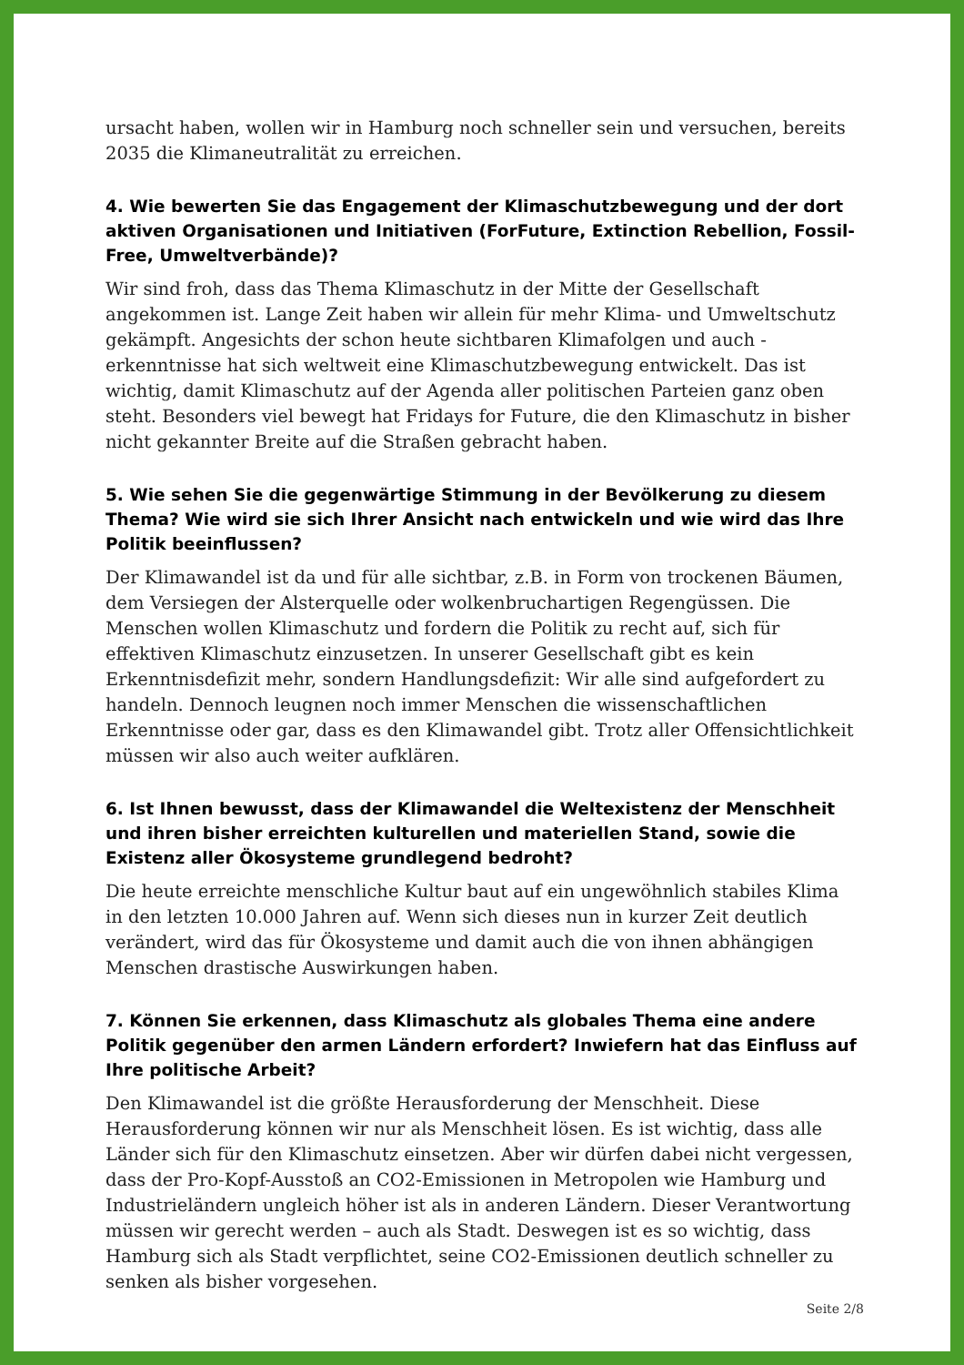ursacht haben, wollen wir in Hamburg noch schneller sein und versuchen, bereits 2035 die Klimaneutralität zu erreichen.
4. Wie bewerten Sie das Engagement der Klimaschutzbewegung und der dort aktiven Organisationen und Initiativen (ForFuture, Extinction Rebellion, Fossil-Free, Umweltverbände)?
Wir sind froh, dass das Thema Klimaschutz in der Mitte der Gesellschaft angekommen ist. Lange Zeit haben wir allein für mehr Klima- und Umweltschutz gekämpft. Angesichts der schon heute sichtbaren Klimafolgen und auch -erkenntnisse hat sich weltweit eine Klimaschutzbewegung entwickelt. Das ist wichtig, damit Klimaschutz auf der Agenda aller politischen Parteien ganz oben steht. Besonders viel bewegt hat Fridays for Future, die den Klimaschutz in bisher nicht gekannter Breite auf die Straßen gebracht haben.
5. Wie sehen Sie die gegenwärtige Stimmung in der Bevölkerung zu diesem Thema? Wie wird sie sich Ihrer Ansicht nach entwickeln und wie wird das Ihre Politik beeinflussen?
Der Klimawandel ist da und für alle sichtbar, z.B. in Form von trockenen Bäumen, dem Versiegen der Alsterquelle oder wolkenbruchartigen Regengüssen. Die Menschen wollen Klimaschutz und fordern die Politik zu recht auf, sich für effektiven Klimaschutz einzusetzen. In unserer Gesellschaft gibt es kein Erkenntnisdefizit mehr, sondern Handlungsdefizit: Wir alle sind aufgefordert zu handeln. Dennoch leugnen noch immer Menschen die wissenschaftlichen Erkenntnisse oder gar, dass es den Klimawandel gibt. Trotz aller Offensichtlichkeit müssen wir also auch weiter aufklären.
6. Ist Ihnen bewusst, dass der Klimawandel die Weltexistenz der Menschheit und ihren bisher erreichten kulturellen und materiellen Stand, sowie die Existenz aller Ökosysteme grundlegend bedroht?
Die heute erreichte menschliche Kultur baut auf ein ungewöhnlich stabiles Klima in den letzten 10.000 Jahren auf. Wenn sich dieses nun in kurzer Zeit deutlich verändert, wird das für Ökosysteme und damit auch die von ihnen abhängigen Menschen drastische Auswirkungen haben.
7. Können Sie erkennen, dass Klimaschutz als globales Thema eine andere Politik gegenüber den armen Ländern erfordert? Inwiefern hat das Einfluss auf Ihre politische Arbeit?
Den Klimawandel ist die größte Herausforderung der Menschheit. Diese Herausforderung können wir nur als Menschheit lösen. Es ist wichtig, dass alle Länder sich für den Klimaschutz einsetzen. Aber wir dürfen dabei nicht vergessen, dass der Pro-Kopf-Ausstoß an CO2-Emissionen in Metropolen wie Hamburg und Industrieländern ungleich höher ist als in anderen Ländern. Dieser Verantwortung müssen wir gerecht werden – auch als Stadt. Deswegen ist es so wichtig, dass Hamburg sich als Stadt verpflichtet, seine CO2-Emissionen deutlich schneller zu senken als bisher vorgesehen.
Seite 2/8